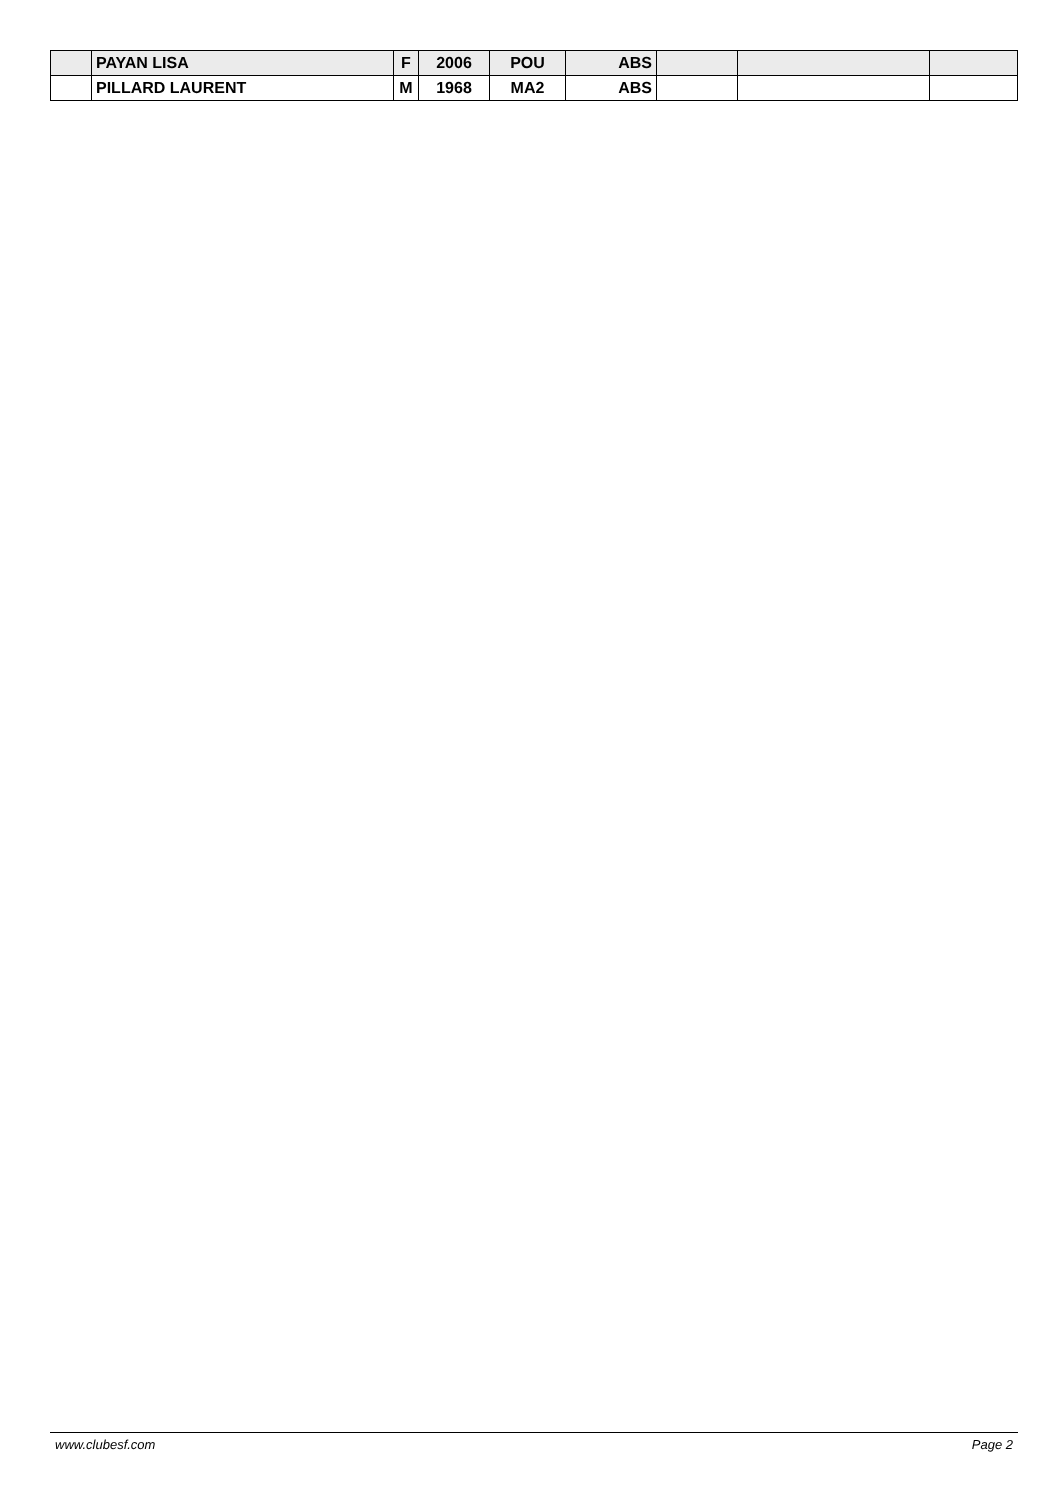| | PAYAN LISA | F | 2006 | POU | ABS | | | |
| | PILLARD LAURENT | M | 1968 | MA2 | ABS | | | |
www.clubesf.com Page 2